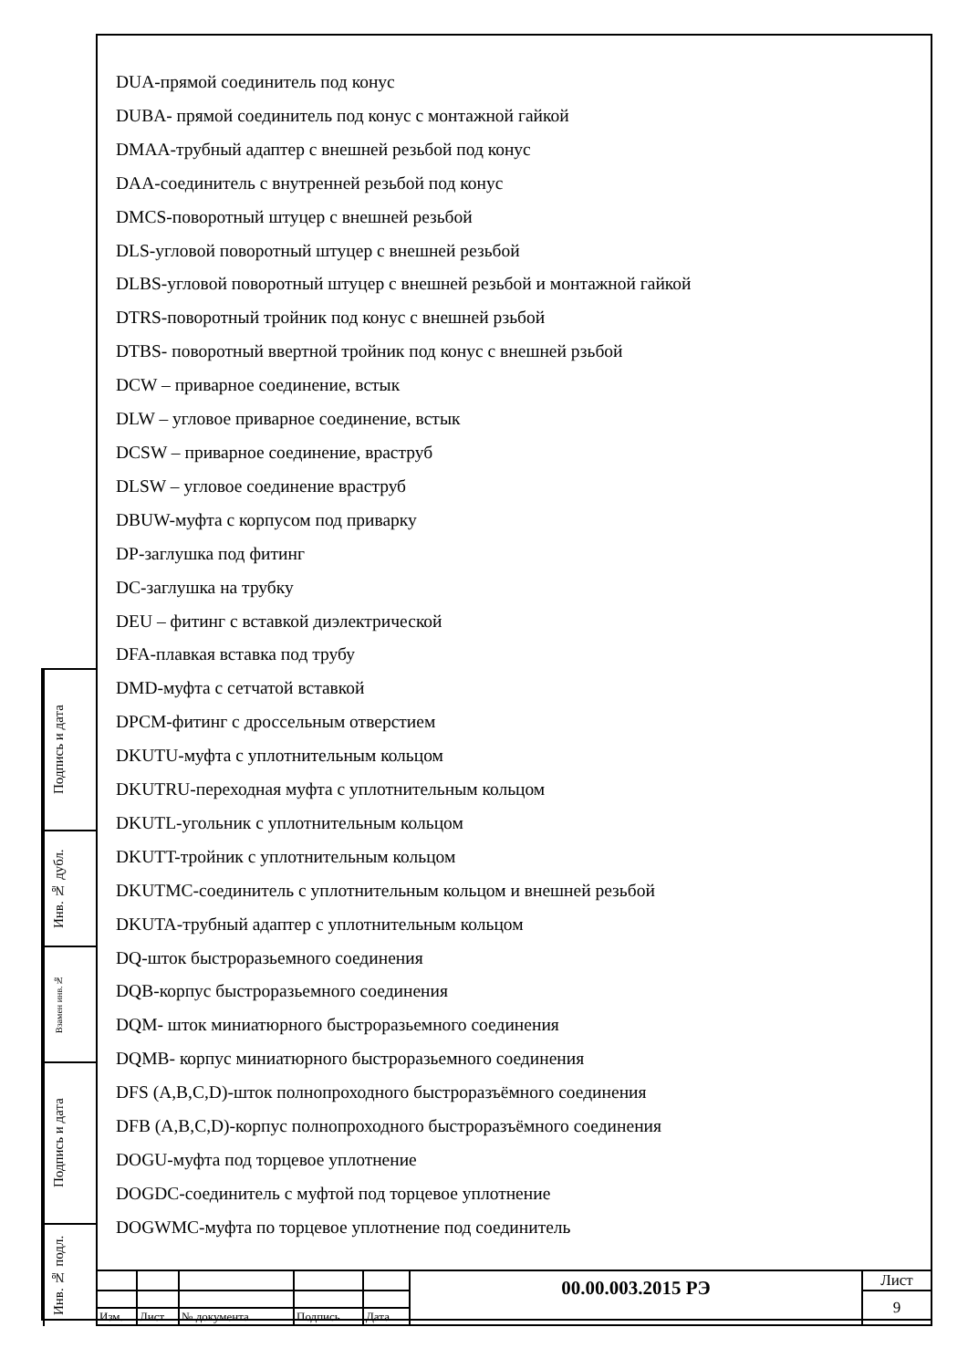Подпись и дата
Инв. № дубл.
Взамен инв.№
Подпись и дата
Инв. № подл.
DUA-прямой соединитель под конус
DUBA- прямой соединитель под конус с монтажной гайкой
DMAA-трубный адаптер с внешней резьбой под конус
DAA-соединитель с внутренней резьбой под конус
DMCS-поворотный штуцер с внешней резьбой
DLS-угловой поворотный штуцер с внешней резьбой
DLBS-угловой поворотный штуцер с внешней резьбой и монтажной гайкой
DTRS-поворотный тройник под конус с внешней рзьбой
DTBS- поворотный ввертной тройник под конус с внешней рзьбой
DCW – приварное соединение, встык
DLW – угловое приварное соединение, встык
DCSW – приварное соединение, враструб
DLSW – угловое соединение враструб
DBUW-муфта с корпусом под приварку
DP-заглушка под фитинг
DC-заглушка на трубку
DEU – фитинг с вставкой диэлектрической
DFA-плавкая вставка под трубу
DMD-муфта с сетчатой вставкой
DPCM-фитинг с дроссельным отверстием
DKUTU-муфта с уплотнительным кольцом
DKUTRU-переходная муфта с уплотнительным кольцом
DKUTL-угольник с уплотнительным кольцом
DKUTT-тройник с уплотнительным кольцом
DKUTMC-соединитель с уплотнительным кольцом и внешней резьбой
DKUTA-трубный адаптер с уплотнительным кольцом
DQ-шток быстроразьемного соединения
DQB-корпус быстроразьемного соединения
DQM- шток миниатюрного быстроразьемного соединения
DQMB- корпус миниатюрного быстроразьемного соединения
DFS (A,B,C,D)-шток полнопроходного быстроразъёмного соединения
DFB (A,B,C,D)-корпус полнопроходного быстроразъёмного соединения
DOGU-муфта под торцевое уплотнение
DOGDC-соединитель с муфтой под торцевое уплотнение
DOGWMC-муфта по торцевое уплотнение под соединитель
| | | | | | 00.00.003.2015 РЭ | Лист |
| | | | | | | 9 |
| Изм. | Лист | № документа | Подпись | Дата | | |